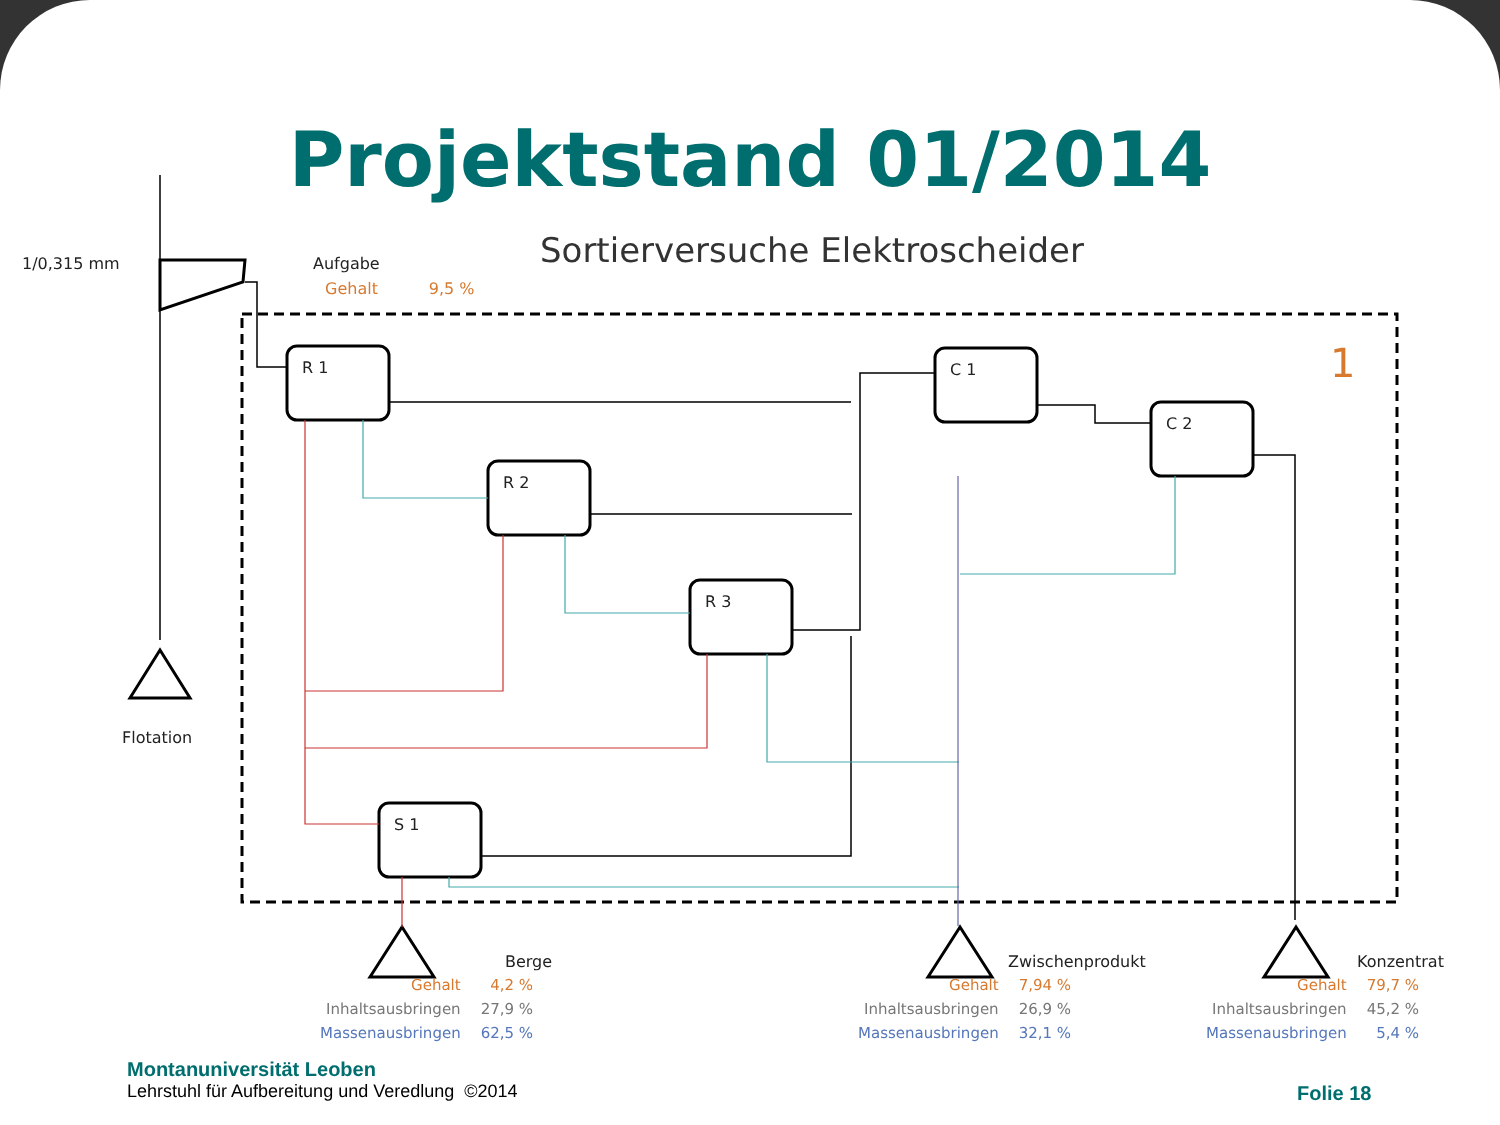Projektstand 01/2014
Sortierversuche Elektroscheider
1/0,315 mm Aufgabe
Gehalt 9,5 %
Flotation
R 1
R 2
R 3
C 1
C 2
S 1
1
Berge Zwischenprodukt Konzentrat
| Gehalt | 4,2 % |
| Inhaltsausbringen | 27,9 % |
| Massenausbringen | 62,5 % |
| Gehalt | 7,94 % |
| Inhaltsausbringen | 26,9 % |
| Massenausbringen | 32,1 % |
| Gehalt | 79,7 % |
| Inhaltsausbringen | 45,2 % |
| Massenausbringen | 5,4 % |
Montanuniversität Leoben
Lehrstuhl für Aufbereitung und Veredlung ©2014
Folie 18